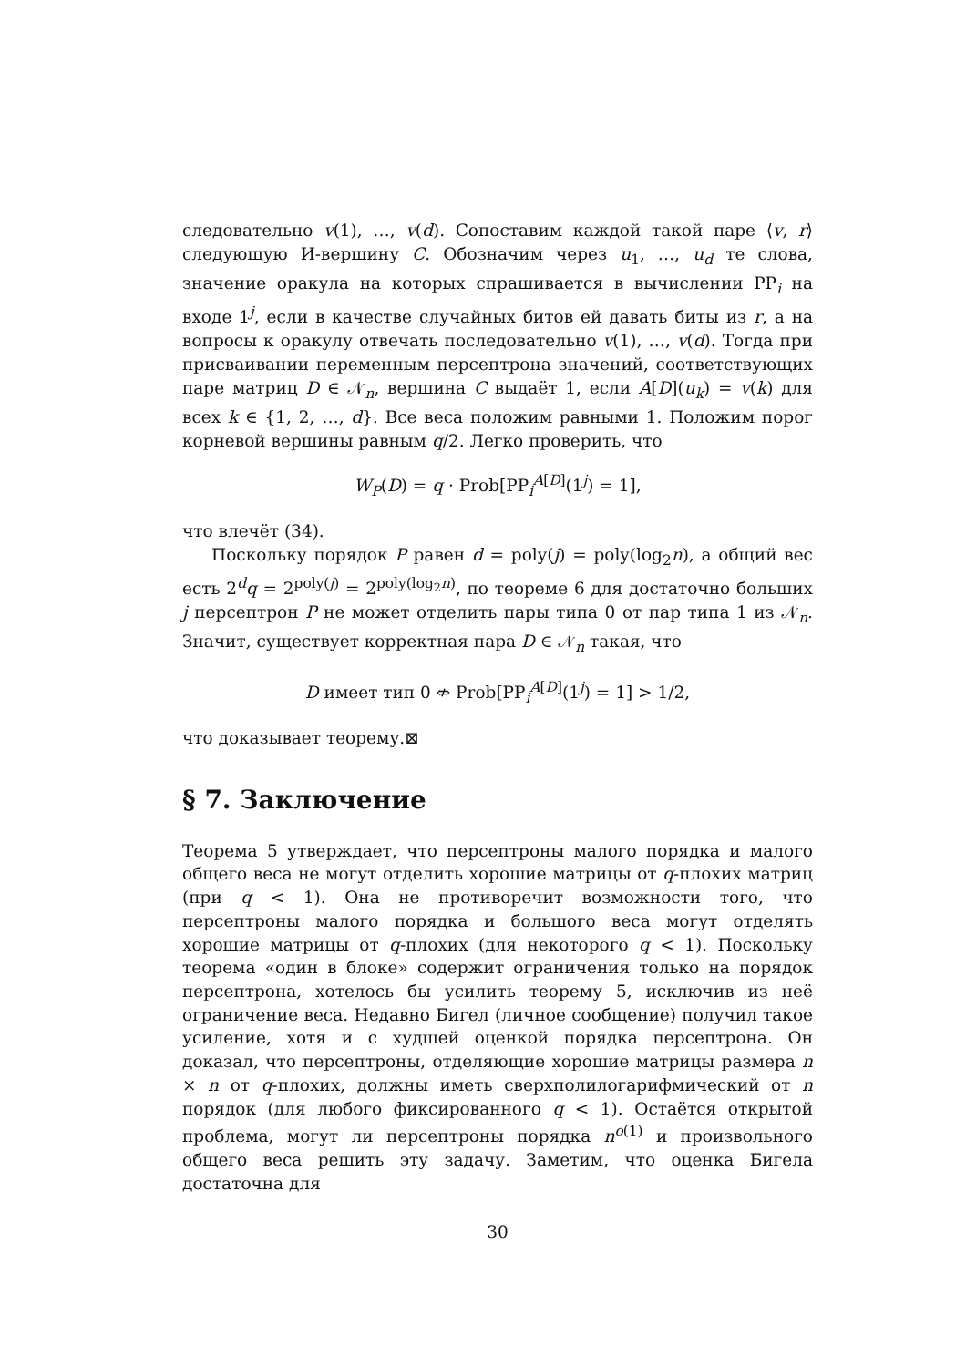следовательно v(1), …, v(d). Сопоставим каждой такой паре ⟨v, r⟩ следующую И-вершину C. Обозначим через u<sub>1</sub>, …, u<sub>d</sub> те слова, значение оракула на которых спрашивается в вычислении PP<sub>i</sub> на входе 1<sup>j</sup>, если в качестве случайных битов ей давать биты из r, а на вопросы к оракулу отвечать последовательно v(1), …, v(d). Тогда при присваивании переменным персептрона значений, соответствующих паре матриц D ∈ 𝒩<sub>n</sub>, вершина C выдаёт 1, если A[D](u<sub>k</sub>) = v(k) для всех k ∈ {1, 2, …, d}. Все веса положим равными 1. Положим порог корневой вершины равным q/2. Легко проверить, что
W<sub>P</sub>(D) = q · Prob[PP<sub>i</sub><sup>A[D]</sup>(1<sup>j</sup>) = 1],
что влечёт (34).
Поскольку порядок P равен d = poly(j) = poly(log<sub>2</sub>n), а общий вес есть 2<sup>d</sup>q = 2<sup>poly(j)</sup> = 2<sup>poly(log<sub>2</sub>n)</sup>, по теореме 6 для достаточно больших j персептрон P не может отделить пары типа 0 от пар типа 1 из 𝒩<sub>n</sub>. Значит, существует корректная пара D ∈ 𝒩<sub>n</sub> такая, что
D имеет тип 0 ⇎ Prob[PP<sub>i</sub><sup>A[D]</sup>(1<sup>j</sup>) = 1] > 1/2,
что доказывает теорему.⊠
§ 7. Заключение
Теорема 5 утверждает, что персептроны малого порядка и малого общего веса не могут отделить хорошие матрицы от q-плохих матриц (при q < 1). Она не противоречит возможности того, что персептроны малого порядка и большого веса могут отделять хорошие матрицы от q-плохих (для некоторого q < 1). Поскольку теорема «один в блоке» содержит ограничения только на порядок персептрона, хотелось бы усилить теорему 5, исключив из неё ограничение веса. Недавно Бигел (личное сообщение) получил такое усиление, хотя и с худшей оценкой порядка персептрона. Он доказал, что персептроны, отделяющие хорошие матрицы размера n × n от q-плохих, должны иметь сверхполилогарифмический от n порядок (для любого фиксированного q < 1). Остаётся открытой проблема, могут ли персептроны порядка n<sup>o(1)</sup> и произвольного общего веса решить эту задачу. Заметим, что оценка Бигела достаточна для
30